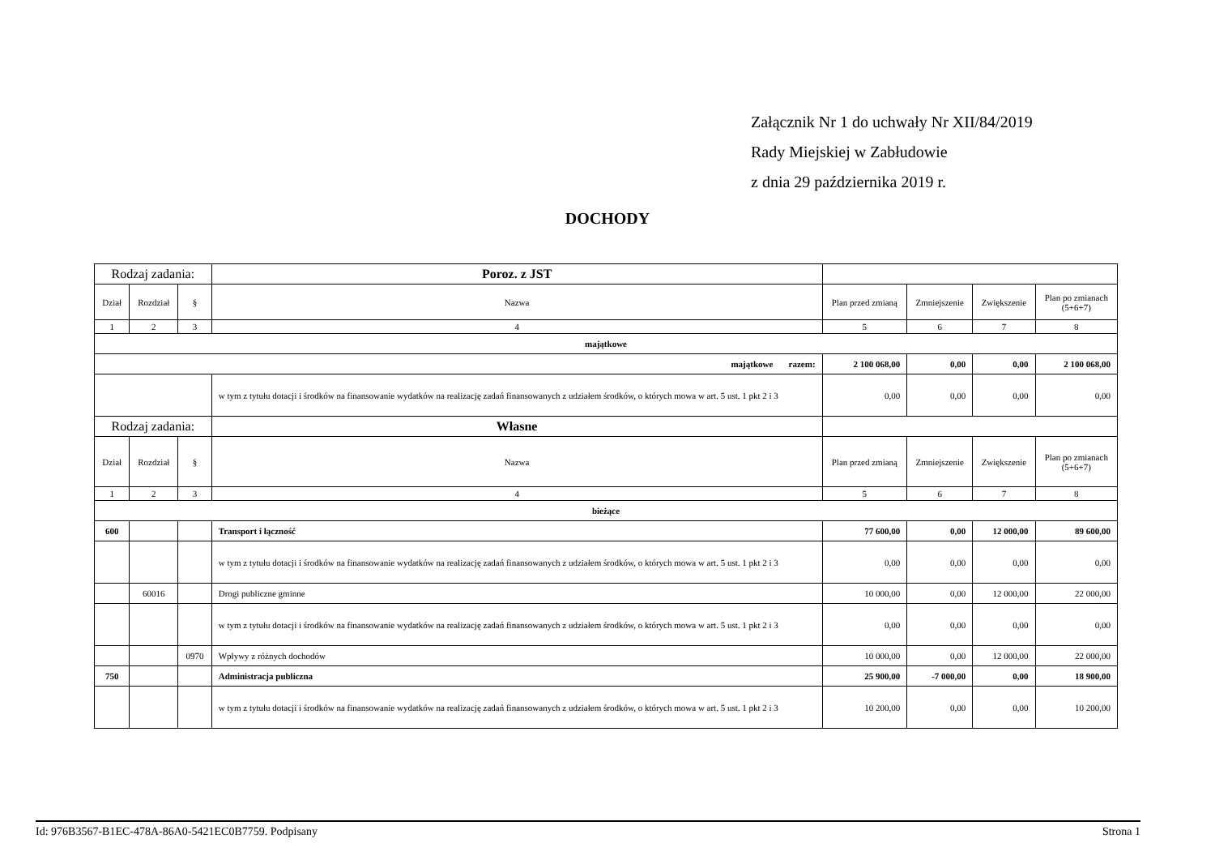Załącznik Nr 1 do uchwały Nr XII/84/2019
Rady Miejskiej w Zabłudowie
z dnia 29 października 2019 r.
DOCHODY
| Rodzaj zadania: | | | Poroz. z JST | | | | |
| Dział | Rozdział | § | Nazwa | Plan przed zmianą | Zmniejszenie | Zwiększenie | Plan po zmianach (5+6+7) |
| 1 | 2 | 3 | 4 | 5 | 6 | 7 | 8 |
| majątkowe | | | | | | | |
| majątkowe razem: | | | | 2 100 068,00 | 0,00 | 0,00 | 2 100 068,00 |
| | | | w tym z tytułu dotacji i środków na finansowanie wydatków na realizację zadań finansowanych z udziałem środków, o których mowa w art. 5 ust. 1 pkt 2 i 3 | 0,00 | 0,00 | 0,00 | 0,00 |
| Rodzaj zadania: | | | Własne | | | | |
| Dział | Rozdział | § | Nazwa | Plan przed zmianą | Zmniejszenie | Zwiększenie | Plan po zmianach (5+6+7) |
| 1 | 2 | 3 | 4 | 5 | 6 | 7 | 8 |
| bieżące | | | | | | | |
| 600 | | | Transport i łączność | 77 600,00 | 0,00 | 12 000,00 | 89 600,00 |
| | | | w tym z tytułu dotacji i środków na finansowanie wydatków na realizację zadań finansowanych z udziałem środków, o których mowa w art. 5 ust. 1 pkt 2 i 3 | 0,00 | 0,00 | 0,00 | 0,00 |
| | 60016 | | Drogi publiczne gminne | 10 000,00 | 0,00 | 12 000,00 | 22 000,00 |
| | | | w tym z tytułu dotacji i środków na finansowanie wydatków na realizację zadań finansowanych z udziałem środków, o których mowa w art. 5 ust. 1 pkt 2 i 3 | 0,00 | 0,00 | 0,00 | 0,00 |
| | | 0970 | Wpływy z różnych dochodów | 10 000,00 | 0,00 | 12 000,00 | 22 000,00 |
| 750 | | | Administracja publiczna | 25 900,00 | -7 000,00 | 0,00 | 18 900,00 |
| | | | w tym z tytułu dotacji i środków na finansowanie wydatków na realizację zadań finansowanych z udziałem środków, o których mowa w art. 5 ust. 1 pkt 2 i 3 | 10 200,00 | 0,00 | 0,00 | 10 200,00 |
Id: 976B3567-B1EC-478A-86A0-5421EC0B7759. Podpisany Strona 1